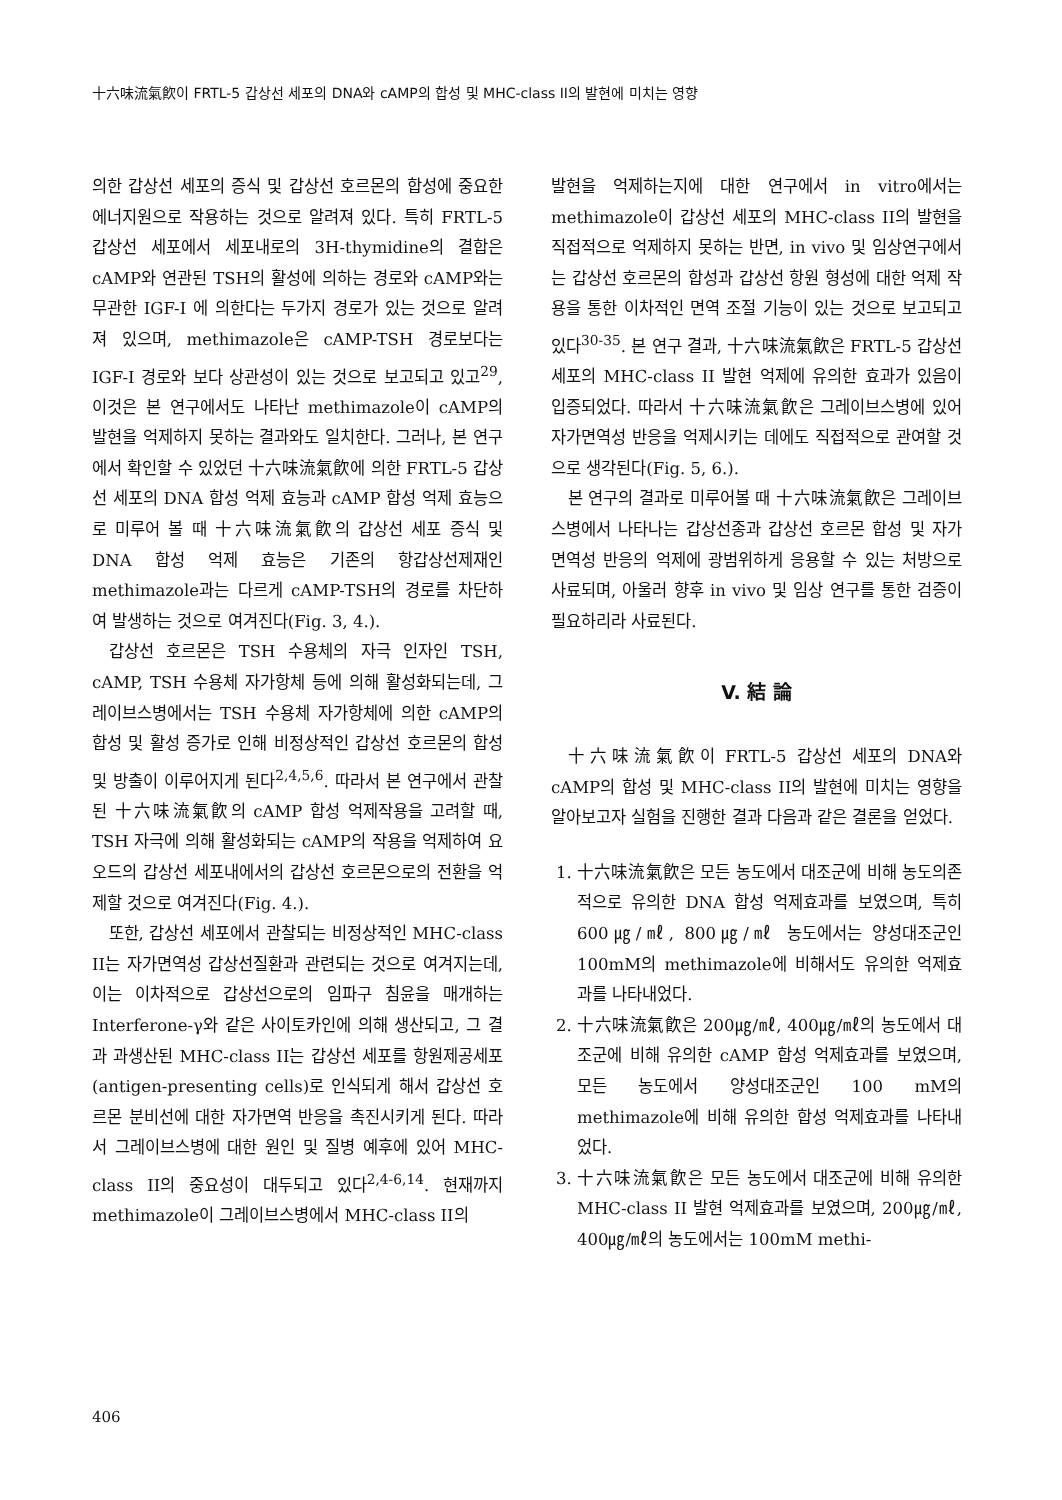十六味流氣飮이 FRTL-5 갑상선 세포의 DNA와 cAMP의 합성 및 MHC-class II의 발현에 미치는 영향
의한 갑상선 세포의 증식 및 갑상선 호르몬의 합성에 중요한 에너지원으로 작용하는 것으로 알려져 있다. 특히 FRTL-5 갑상선 세포에서 세포내로의 3H-thymidine의 결합은 cAMP와 연관된 TSH의 활성에 의하는 경로와 cAMP와는 무관한 IGF-I 에 의한다는 두가지 경로가 있는 것으로 알려져 있으며, methimazole은 cAMP-TSH 경로보다는 IGF-I 경로와 보다 상관성이 있는 것으로 보고되고 있고<sup>29</sup>, 이것은 본 연구에서도 나타난 methimazole이 cAMP의 발현을 억제하지 못하는 결과와도 일치한다. 그러나, 본 연구에서 확인할 수 있었던 十六味流氣飮에 의한 FRTL-5 갑상선 세포의 DNA 합성 억제 효능과 cAMP 합성 억제 효능으로 미루어 볼 때 十六味流氣飮의 갑상선 세포 증식 및 DNA 합성 억제 효능은 기존의 항갑상선제재인 methimazole과는 다르게 cAMP-TSH의 경로를 차단하여 발생하는 것으로 여겨진다(Fig. 3, 4.).
갑상선 호르몬은 TSH 수용체의 자극 인자인 TSH, cAMP, TSH 수용체 자가항체 등에 의해 활성화되는데, 그레이브스병에서는 TSH 수용체 자가항체에 의한 cAMP의 합성 및 활성 증가로 인해 비정상적인 갑상선 호르몬의 합성 및 방출이 이루어지게 된다<sup>2,4,5,6</sup>. 따라서 본 연구에서 관찰된 十六味流氣飮의 cAMP 합성 억제작용을 고려할 때, TSH 자극에 의해 활성화되는 cAMP의 작용을 억제하여 요오드의 갑상선 세포내에서의 갑상선 호르몬으로의 전환을 억제할 것으로 여겨진다(Fig. 4.).
또한, 갑상선 세포에서 관찰되는 비정상적인 MHC-class II는 자가면역성 갑상선질환과 관련되는 것으로 여겨지는데, 이는 이차적으로 갑상선으로의 임파구 침윤을 매개하는 Interferone-γ와 같은 사이토카인에 의해 생산되고, 그 결과 과생산된 MHC-class II는 갑상선 세포를 항원제공세포(antigen-presenting cells)로 인식되게 해서 갑상선 호르몬 분비선에 대한 자가면역 반응을 촉진시키게 된다. 따라서 그레이브스병에 대한 원인 및 질병 예후에 있어 MHC-class II의 중요성이 대두되고 있다<sup>2,4-6,14</sup>. 현재까지 methimazole이 그레이브스병에서 MHC-class II의
발현을 억제하는지에 대한 연구에서 in vitro에서는 methimazole이 갑상선 세포의 MHC-class II의 발현을 직접적으로 억제하지 못하는 반면, in vivo 및 임상연구에서는 갑상선 호르몬의 합성과 갑상선 항원 형성에 대한 억제 작용을 통한 이차적인 면역 조절 기능이 있는 것으로 보고되고 있다<sup>30-35</sup>. 본 연구 결과, 十六味流氣飮은 FRTL-5 갑상선 세포의 MHC-class II 발현 억제에 유의한 효과가 있음이 입증되었다. 따라서 十六味流氣飮은 그레이브스병에 있어 자가면역성 반응을 억제시키는 데에도 직접적으로 관여할 것으로 생각된다(Fig. 5, 6.).
본 연구의 결과로 미루어볼 때 十六味流氣飮은 그레이브스병에서 나타나는 갑상선종과 갑상선 호르몬 합성 및 자가면역성 반응의 억제에 광범위하게 응용할 수 있는 처방으로 사료되며, 아울러 향후 in vivo 및 임상 연구를 통한 검증이 필요하리라 사료된다.
V. 結 論
十六味流氣飮이 FRTL-5 갑상선 세포의 DNA와 cAMP의 합성 및 MHC-class II의 발현에 미치는 영향을 알아보고자 실험을 진행한 결과 다음과 같은 결론을 얻었다.
1. 十六味流氣飮은 모든 농도에서 대조군에 비해 농도의존적으로 유의한 DNA 합성 억제효과를 보였으며, 특히 600㎍/㎖, 800㎍/㎖ 농도에서는 양성대조군인 100mM의 methimazole에 비해서도 유의한 억제효과를 나타내었다.
2. 十六味流氣飮은 200㎍/㎖, 400㎍/㎖의 농도에서 대조군에 비해 유의한 cAMP 합성 억제효과를 보였으며, 모든 농도에서 양성대조군인 100 mM의 methimazole에 비해 유의한 합성 억제효과를 나타내었다.
3. 十六味流氣飮은 모든 농도에서 대조군에 비해 유의한 MHC-class II 발현 억제효과를 보였으며, 200㎍/㎖, 400㎍/㎖의 농도에서는 100mM methi-
406